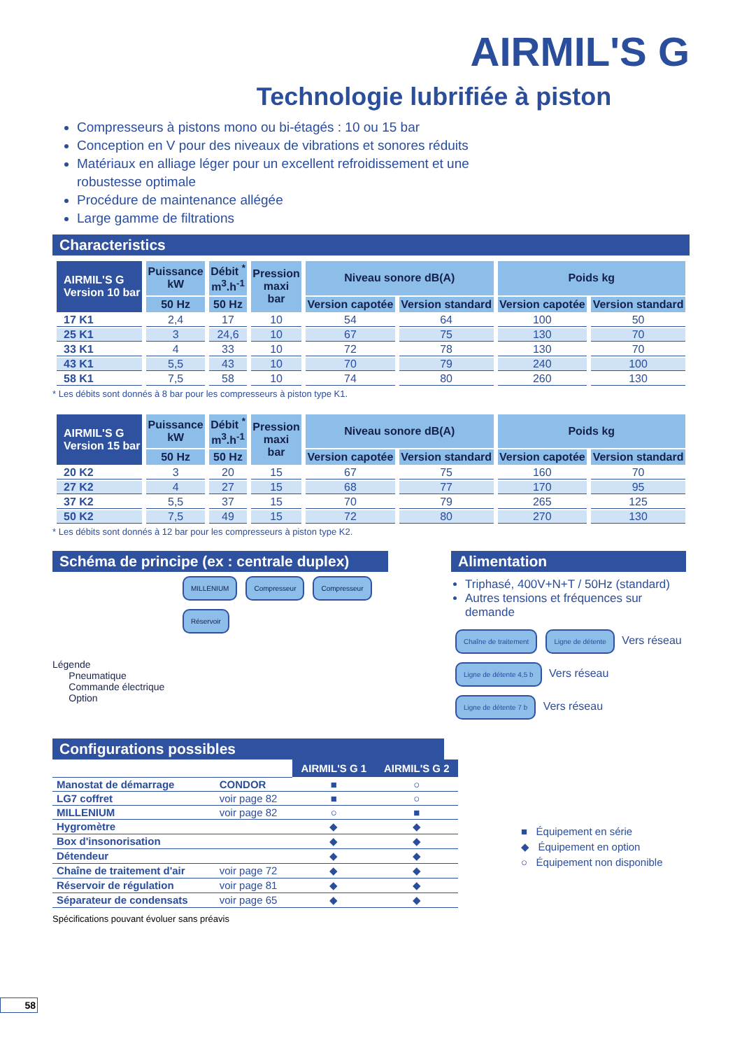AIRMIL'S G
Technologie lubrifiée à piston
Compresseurs à pistons mono ou bi-étagés : 10 ou 15 bar
Conception en V pour des niveaux de vibrations et sonores réduits
Matériaux en alliage léger pour un excellent refroidissement et une robustesse optimale
Procédure de maintenance allégée
Large gamme de filtrations
Characteristics
| AIRMIL'S G Version 10 bar | Puissance kW | Débit <sup>*</sup> m<sup>3</sup>.h<sup>-1</sup> | Pression maxi bar | Niveau sonore dB(A) | | Poids kg | |
| --- | --- | --- | --- | --- | --- | --- | --- |
| | 50 Hz | 50 Hz | | Version capotée | Version standard | Version capotée | Version standard |
| 17 K1 | 2,4 | 17 | 10 | 54 | 64 | 100 | 50 |
| 25 K1 | 3 | 24,6 | 10 | 67 | 75 | 130 | 70 |
| 33 K1 | 4 | 33 | 10 | 72 | 78 | 130 | 70 |
| 43 K1 | 5,5 | 43 | 10 | 70 | 79 | 240 | 100 |
| 58 K1 | 7,5 | 58 | 10 | 74 | 80 | 260 | 130 |
* Les débits sont donnés à 8 bar pour les compresseurs à piston type K1.
| AIRMIL'S G Version 15 bar | Puissance kW | Débit <sup>*</sup> m<sup>3</sup>.h<sup>-1</sup> | Pression maxi bar | Niveau sonore dB(A) | | Poids kg | |
| --- | --- | --- | --- | --- | --- | --- | --- |
| | 50 Hz | 50 Hz | | Version capotée | Version standard | Version capotée | Version standard |
| 20 K2 | 3 | 20 | 15 | 67 | 75 | 160 | 70 |
| 27 K2 | 4 | 27 | 15 | 68 | 77 | 170 | 95 |
| 37 K2 | 5,5 | 37 | 15 | 70 | 79 | 265 | 125 |
| 50 K2 | 7,5 | 49 | 15 | 72 | 80 | 270 | 130 |
* Les débits sont donnés à 12 bar pour les compresseurs à piston type K2.
Schéma de principe (ex : centrale duplex)
MILLENIUM Compresseur Compresseur Réservoir
Légende
Pneumatique
Commande électrique
Option
Alimentation
Triphasé, 400V+N+T / 50Hz (standard)
Autres tensions et fréquences sur demande
Chaîne de traitement Ligne de détente Vers réseau
Ligne de détente 4,5 b Vers réseau
Ligne de détente 7 b Vers réseau
Configurations possibles
| | | AIRMIL'S G 1 | AIRMIL'S G 2 |
| Manostat de démarrage | CONDOR | ■ | ○ |
| LG7 coffret | voir page 82 | ■ | ○ |
| MILLENIUM | voir page 82 | ○ | ■ |
| Hygromètre | | ◆ | ◆ |
| Box d'insonorisation | | ◆ | ◆ |
| Détendeur | | ◆ | ◆ |
| Chaîne de traitement d'air | voir page 72 | ◆ | ◆ |
| Réservoir de régulation | voir page 81 | ◆ | ◆ |
| Séparateur de condensats | voir page 65 | ◆ | ◆ |
■ Équipement en série
◆ Équipement en option
○ Équipement non disponible
Spécifications pouvant évoluer sans préavis
58